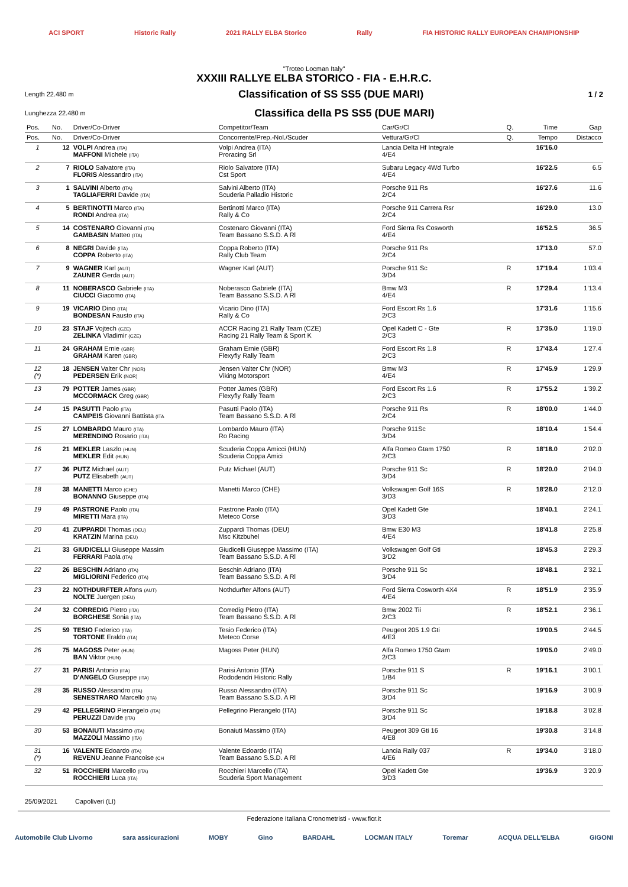ACI SPORT Historic Rally 2021 RALLY ELBA Storico Rally FIA HISTORIC RALLY EUROPEAN CHAMPIONSHIP
"Troteo Locman Italy"
XXXIII RALLYE ELBA STORICO - FIA - E.H.R.C.
Length 22.480 m Classification of SS SS5 (DUE MARI) 1 / 2
Lunghezza 22.480 m Classifica della PS SS5 (DUE MARI)
| Pos. | No. | Driver/Co-Driver | Competitor/Team | Car/Gr/Cl | Q. | Time | Gap |
| --- | --- | --- | --- | --- | --- | --- | --- |
| Pos. | No. | Driver/Co-Driver | Concorrente/Prep.-Nol./Scuder | Vettura/Gr/Cl | Q. | Tempo | Distacco |
| 1 | 12 | VOLPI Andrea (ITA) MAFFONI Michele (ITA) | Volpi Andrea (ITA) Proracing Srl | Lancia Delta Hf Integrale 4/E4 | | 16'16.0 | |
| 2 | 7 | RIOLO Salvatore (ITA) FLORIS Alessandro (ITA) | Riolo Salvatore (ITA) Cst Sport | Subaru Legacy 4Wd Turbo 4/E4 | | 16'22.5 | 6.5 |
| 3 | 1 | SALVINI Alberto (ITA) TAGLIAFERRI Davide (ITA) | Salvini Alberto (ITA) Scuderia Palladio Historic | Porsche 911 Rs 2/C4 | | 16'27.6 | 11.6 |
| 4 | 5 | BERTINOTTI Marco (ITA) RONDI Andrea (ITA) | Bertinotti Marco (ITA) Rally & Co | Porsche 911 Carrera Rsr 2/C4 | | 16'29.0 | 13.0 |
| 5 | 14 | COSTENARO Giovanni (ITA) GAMBASIN Matteo (ITA) | Costenaro Giovanni (ITA) Team Bassano S.S.D. A Rl | Ford Sierra Rs Cosworth 4/E4 | | 16'52.5 | 36.5 |
| 6 | 8 | NEGRI Davide (ITA) COPPA Roberto (ITA) | Coppa Roberto (ITA) Rally Club Team | Porsche 911 Rs 2/C4 | | 17'13.0 | 57.0 |
| 7 | 9 | WAGNER Karl (AUT) ZAUNER Gerda (AUT) | Wagner Karl (AUT) | Porsche 911 Sc 3/D4 | R | 17'19.4 | 1'03.4 |
| 8 | 11 | NOBERASCO Gabriele (ITA) CIUCCI Giacomo (ITA) | Noberasco Gabriele (ITA) Team Bassano S.S.D. A Rl | Bmw M3 4/E4 | R | 17'29.4 | 1'13.4 |
| 9 | 19 | VICARIO Dino (ITA) BONDESAN Fausto (ITA) | Vicario Dino (ITA) Rally & Co | Ford Escort Rs 1.6 2/C3 | | 17'31.6 | 1'15.6 |
| 10 | 23 | STAJF Vojtech (CZE) ZELINKA Vladimir (CZE) | ACCR Racing 21 Rally Team (CZE) Racing 21 Rally Team & Sport K | Opel Kadett C - Gte 2/C3 | R | 17'35.0 | 1'19.0 |
| 11 | 24 | GRAHAM Ernie (GBR) GRAHAM Karen (GBR) | Graham Ernie (GBR) Flexyfly Rally Team | Ford Escort Rs 1.8 2/C3 | R | 17'43.4 | 1'27.4 |
| 12 (*) | 18 | JENSEN Valter Chr (NOR) PEDERSEN Erik (NOR) | Jensen Valter Chr (NOR) Viking Motorsport | Bmw M3 4/E4 | R | 17'45.9 | 1'29.9 |
| 13 | 79 | POTTER James (GBR) MCCORMACK Greg (GBR) | Potter James (GBR) Flexyfly Rally Team | Ford Escort Rs 1.6 2/C3 | R | 17'55.2 | 1'39.2 |
| 14 | 15 | PASUTTI Paolo (ITA) CAMPEIS Giovanni Battista (ITA | Pasutti Paolo (ITA) Team Bassano S.S.D. A Rl | Porsche 911 Rs 2/C4 | R | 18'00.0 | 1'44.0 |
| 15 | 27 | LOMBARDO Mauro (ITA) MERENDINO Rosario (ITA) | Lombardo Mauro (ITA) Ro Racing | Porsche 911Sc 3/D4 | | 18'10.4 | 1'54.4 |
| 16 | 21 | MEKLER Laszlo (HUN) MEKLER Edit (HUN) | Scuderia Coppa Amicci (HUN) Scuderia Coppa Amici | Alfa Romeo Gtam 1750 2/C3 | R | 18'18.0 | 2'02.0 |
| 17 | 36 | PUTZ Michael (AUT) PUTZ Elisabeth (AUT) | Putz Michael (AUT) | Porsche 911 Sc 3/D4 | R | 18'20.0 | 2'04.0 |
| 18 | 38 | MANETTI Marco (CHE) BONANNO Giuseppe (ITA) | Manetti Marco (CHE) | Volkswagen Golf 16S 3/D3 | R | 18'28.0 | 2'12.0 |
| 19 | 49 | PASTRONE Paolo (ITA) MIRETTI Mara (ITA) | Pastrone Paolo (ITA) Meteco Corse | Opel Kadett Gte 3/D3 | | 18'40.1 | 2'24.1 |
| 20 | 41 | ZUPPARDI Thomas (DEU) KRATZIN Marina (DEU) | Zuppardi Thomas (DEU) Msc Kitzbuhel | Bmw E30 M3 4/E4 | | 18'41.8 | 2'25.8 |
| 21 | 33 | GIUDICELLI Giuseppe Massim FERRARI Paola (ITA) | Giudicelli Giuseppe Massimo (ITA) Team Bassano S.S.D. A Rl | Volkswagen Golf Gti 3/D2 | | 18'45.3 | 2'29.3 |
| 22 | 26 | BESCHIN Adriano (ITA) MIGLIORINI Federico (ITA) | Beschin Adriano (ITA) Team Bassano S.S.D. A Rl | Porsche 911 Sc 3/D4 | | 18'48.1 | 2'32.1 |
| 23 | 22 | NOTHDURFTER Alfons (AUT) NOLTE Juergen (DEU) | Nothdurfter Alfons (AUT) | Ford Sierra Cosworth 4X4 4/E4 | R | 18'51.9 | 2'35.9 |
| 24 | 32 | CORREDIG Pietro (ITA) BORGHESE Sonia (ITA) | Corredig Pietro (ITA) Team Bassano S.S.D. A Rl | Bmw 2002 Tii 2/C3 | R | 18'52.1 | 2'36.1 |
| 25 | 59 | TESIO Federico (ITA) TORTONE Eraldo (ITA) | Tesio Federico (ITA) Meteco Corse | Peugeot 205 1.9 Gti 4/E3 | | 19'00.5 | 2'44.5 |
| 26 | 75 | MAGOSS Peter (HUN) BAN Viktor (HUN) | Magoss Peter (HUN) | Alfa Romeo 1750 Gtam 2/C3 | | 19'05.0 | 2'49.0 |
| 27 | 31 | PARISI Antonio (ITA) D'ANGELO Giuseppe (ITA) | Parisi Antonio (ITA) Rododendri Historic Rally | Porsche 911 S 1/B4 | R | 19'16.1 | 3'00.1 |
| 28 | 35 | RUSSO Alessandro (ITA) SENESTRARO Marcello (ITA) | Russo Alessandro (ITA) Team Bassano S.S.D. A Rl | Porsche 911 Sc 3/D4 | | 19'16.9 | 3'00.9 |
| 29 | 42 | PELLEGRINO Pierangelo (ITA) PERUZZI Davide (ITA) | Pellegrino Pierangelo (ITA) | Porsche 911 Sc 3/D4 | | 19'18.8 | 3'02.8 |
| 30 | 53 | BONAIUTI Massimo (ITA) MAZZOLI Massimo (ITA) | Bonaiuti Massimo (ITA) | Peugeot 309 Gti 16 4/E8 | | 19'30.8 | 3'14.8 |
| 31 (*) | 16 | VALENTE Edoardo (ITA) REVENU Jeanne Francoise (CH | Valente Edoardo (ITA) Team Bassano S.S.D. A Rl | Lancia Rally 037 4/E6 | R | 19'34.0 | 3'18.0 |
| 32 | 51 | ROCCHIERI Marcello (ITA) ROCCHIERI Luca (ITA) | Rocchieri Marcello (ITA) Scuderia Sport Management | Opel Kadett Gte 3/D3 | | 19'36.9 | 3'20.9 |
25/09/2021 Capoliveri (LI)
Federazione Italiana Cronometristi - www.ficr.it
Automobile Club Livorno sara assicurazioni MOBY Gino BARDAHL LOCMAN ITALY Toremar ACQUA DELL'ELBA GIGONI